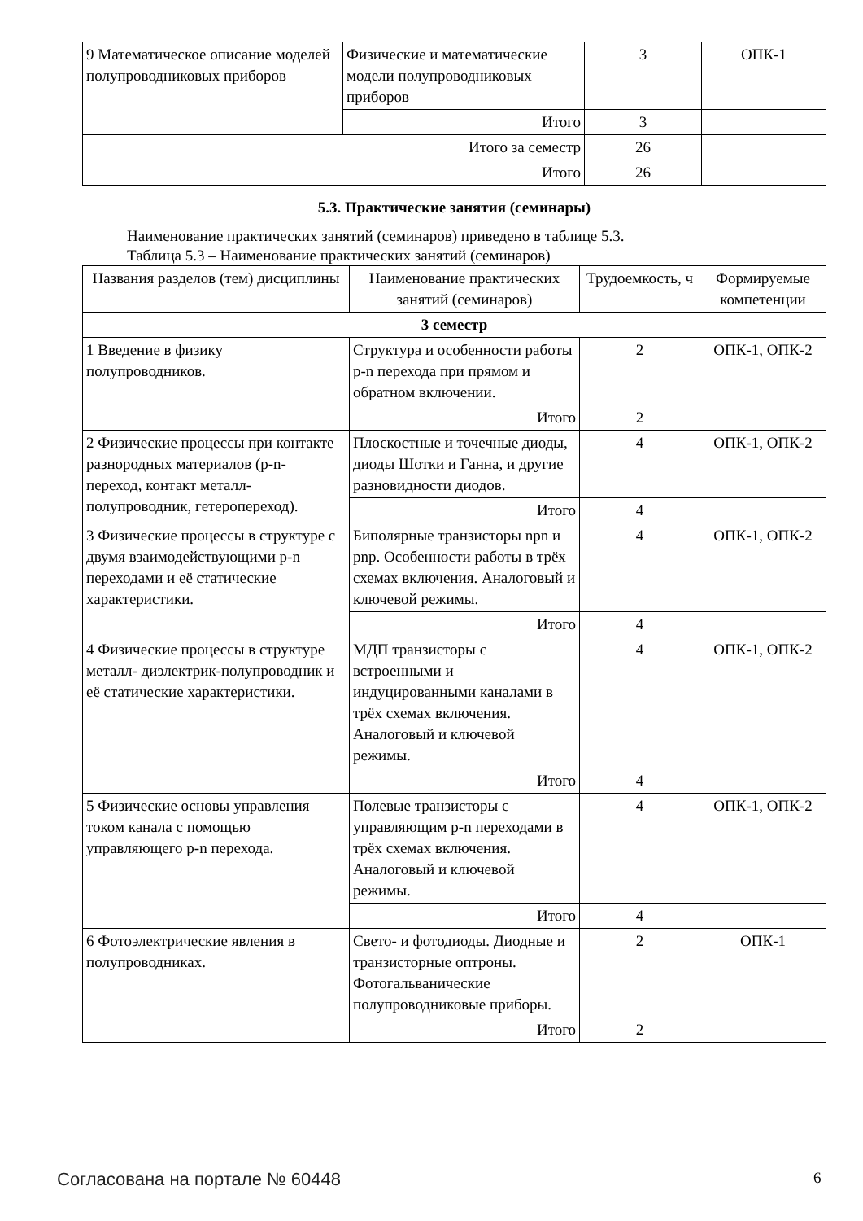| 9 Математическое описание моделей полупроводниковых приборов | Физические и математические модели полупроводниковых приборов | 3 | ОПК-1 |
| | Итого | 3 | |
| Итого за семестр | | 26 | |
| Итого | | 26 | |
5.3. Практические занятия (семинары)
Наименование практических занятий (семинаров) приведено в таблице 5.3.
Таблица 5.3 – Наименование практических занятий (семинаров)
| Названия разделов (тем) дисциплины | Наименование практических занятий (семинаров) | Трудоемкость, ч | Формируемые компетенции |
| --- | --- | --- | --- |
| 3 семестр | | | |
| 1 Введение в физику полупроводников. | Структура и особенности работы p-n перехода при прямом и обратном включении. | 2 | ОПК-1, ОПК-2 |
| | Итого | 2 | |
| 2 Физические процессы при контакте разнородных материалов (p-n- переход, контакт металл-полупроводник, гетеропереход). | Плоскостные и точечные диоды, диоды Шотки и Ганна, и другие разновидности диодов. | 4 | ОПК-1, ОПК-2 |
| | Итого | 4 | |
| 3 Физические процессы в структуре с двумя взаимодействующими p-n переходами и её статические характеристики. | Биполярные транзисторы npn и pnp. Особенности работы в трёх схемах включения. Аналоговый и ключевой режимы. | 4 | ОПК-1, ОПК-2 |
| | Итого | 4 | |
| 4 Физические процессы в структуре металл- диэлектрик-полупроводник и её статические характеристики. | МДП транзисторы с встроенными и индуцированными каналами в трёх схемах включения. Аналоговый и ключевой режимы. | 4 | ОПК-1, ОПК-2 |
| | Итого | 4 | |
| 5 Физические основы управления током канала с помощью управляющего p-n перехода. | Полевые транзисторы с управляющим p-n переходами в трёх схемах включения. Аналоговый и ключевой режимы. | 4 | ОПК-1, ОПК-2 |
| | Итого | 4 | |
| 6 Фотоэлектрические явления в полупроводниках. | Свето- и фотодиоды. Диодные и транзисторные оптроны. Фотогальванические полупроводниковые приборы. | 2 | ОПК-1 |
| | Итого | 2 | |
Согласована на портале № 60448 6